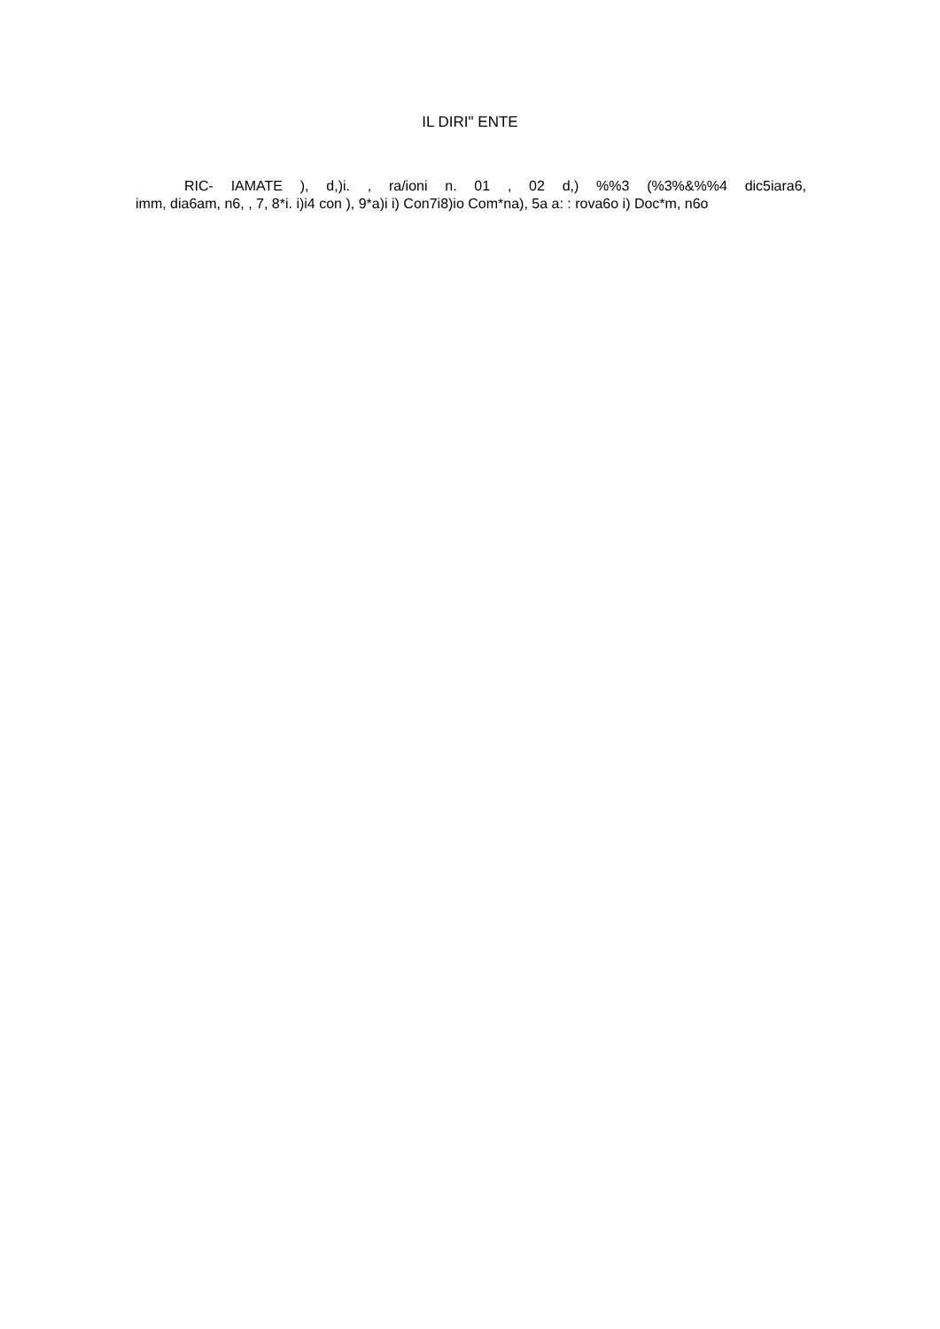IL DIRI" ENTE
RIC- IAMATE ), d,)i. , ra/ioni n. 01 , 02 d,) %%3 (%3%&%%4 dic5iara6,
imm, dia6am, n6, , 7, 8*i. i)i4 con ), 9*a)i i) Con7i8)io Com*na), 5a a: : rova6o i) Doc*m, n6o